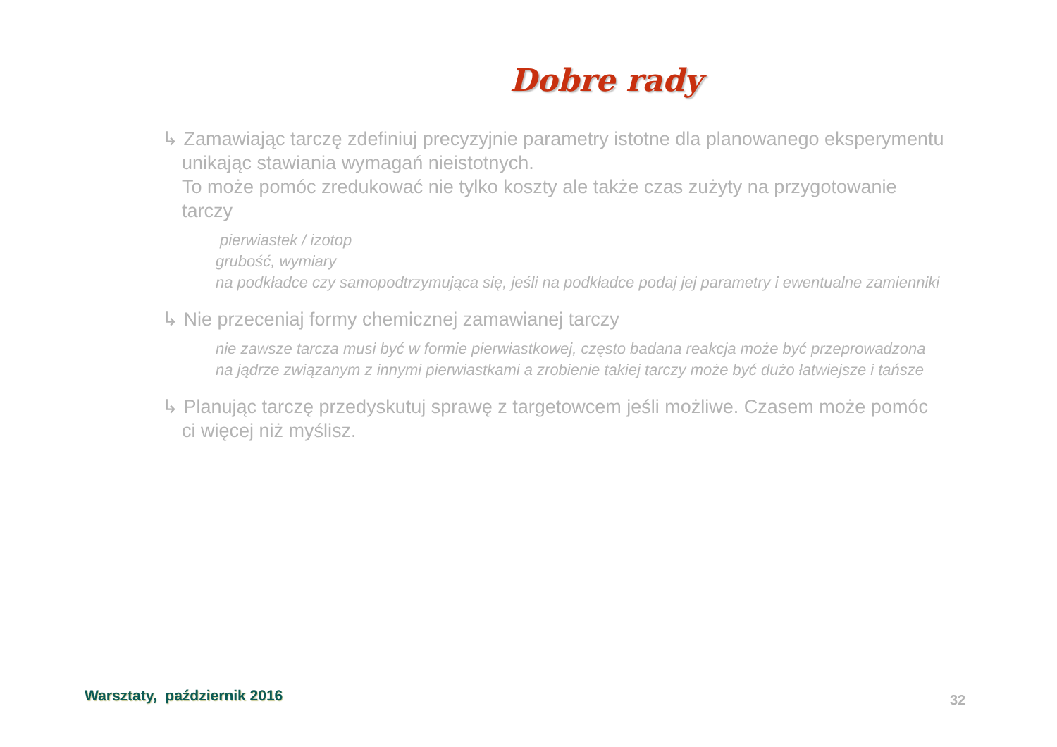Dobre rady
↳ Zamawiając tarczę zdefiniuj precyzyjnie parametry istotne dla planowanego eksperymentu unikając stawiania wymagań nieistotnych.
To może pomóc zredukować nie tylko koszty ale także czas zużyty na przygotowanie tarczy
pierwiastek / izotop
grubość, wymiary
na podkładce czy samopodtrzymująca się, jeśli na podkładce podaj jej parametry i ewentualne zamienniki
↳ Nie przeceniaj formy chemicznej zamawianej tarczy
nie zawsze tarcza musi być w formie pierwiastkowej, często badana reakcja może być przeprowadzona na jądrze związanym z innymi pierwiastkami a zrobienie takiej tarczy może być dużo łatwiejsze i tańsze
↳ Planując tarczę przedyskutuj sprawę z targetowcem jeśli możliwe. Czasem może pomóc ci więcej niż myślisz.
Warsztaty, październik 2016 32